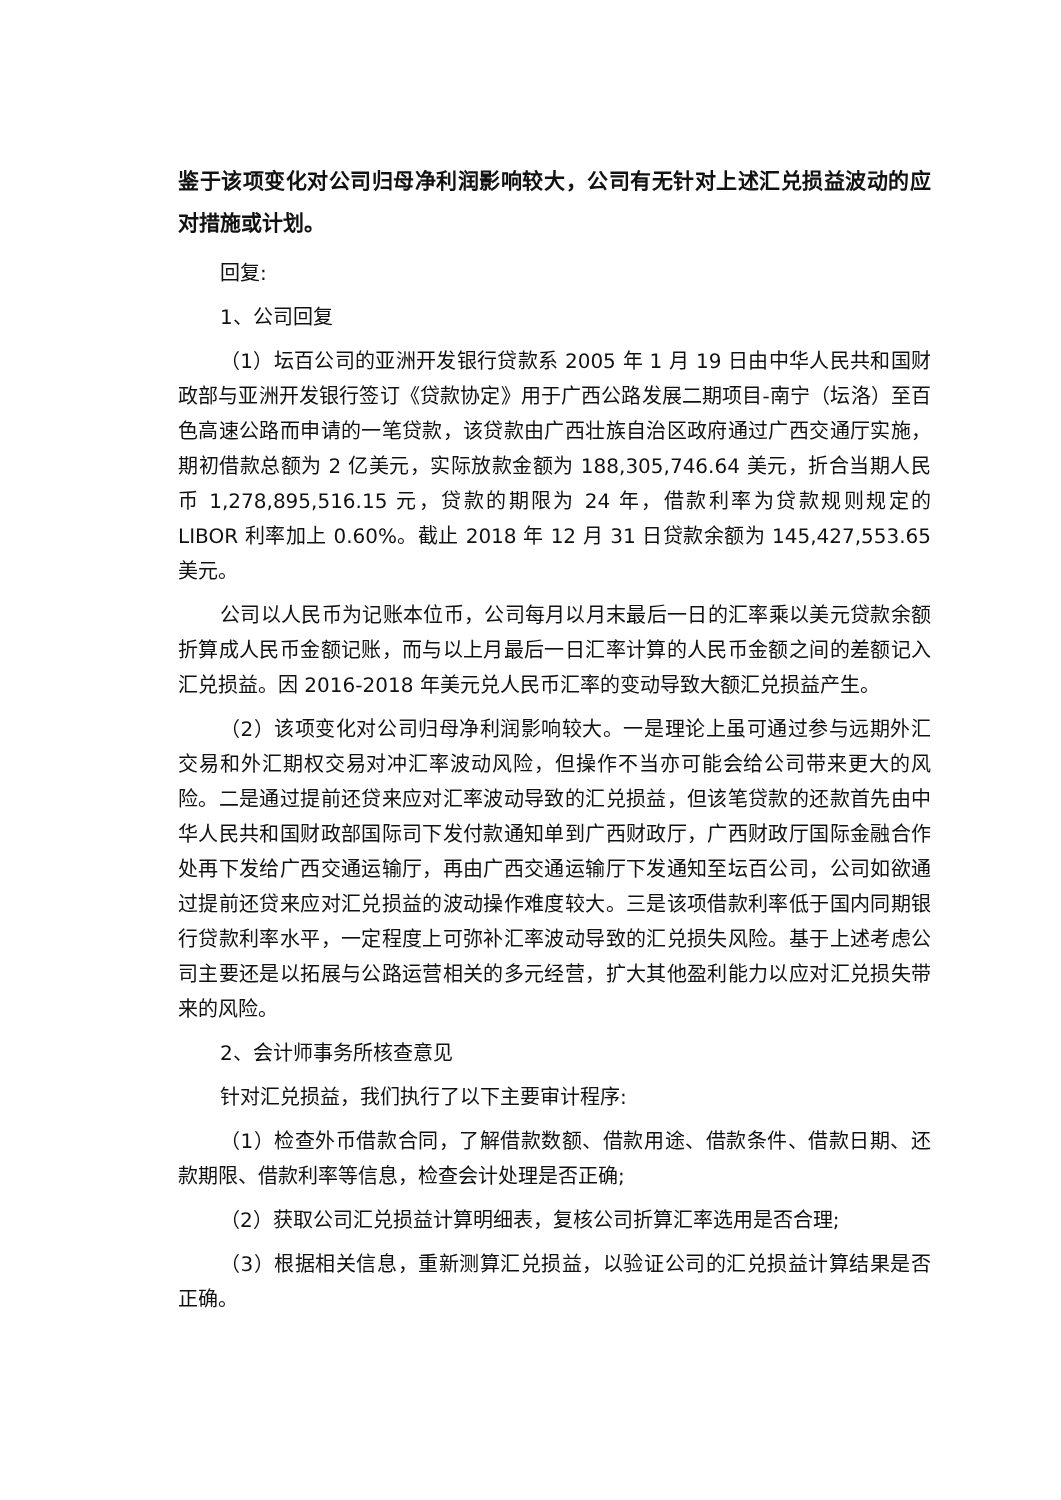鉴于该项变化对公司归母净利润影响较大，公司有无针对上述汇兑损益波动的应对措施或计划。
回复:
1、公司回复
（1）坛百公司的亚洲开发银行贷款系 2005 年 1 月 19 日由中华人民共和国财政部与亚洲开发银行签订《贷款协定》用于广西公路发展二期项目-南宁（坛洛）至百色高速公路而申请的一笔贷款，该贷款由广西壮族自治区政府通过广西交通厅实施，期初借款总额为 2 亿美元，实际放款金额为 188,305,746.64 美元，折合当期人民币 1,278,895,516.15 元，贷款的期限为 24 年，借款利率为贷款规则规定的 LIBOR 利率加上 0.60%。截止 2018 年 12 月 31 日贷款余额为 145,427,553.65 美元。
公司以人民币为记账本位币，公司每月以月末最后一日的汇率乘以美元贷款余额折算成人民币金额记账，而与以上月最后一日汇率计算的人民币金额之间的差额记入汇兑损益。因 2016-2018 年美元兑人民币汇率的变动导致大额汇兑损益产生。
（2）该项变化对公司归母净利润影响较大。一是理论上虽可通过参与远期外汇交易和外汇期权交易对冲汇率波动风险，但操作不当亦可能会给公司带来更大的风险。二是通过提前还贷来应对汇率波动导致的汇兑损益，但该笔贷款的还款首先由中华人民共和国财政部国际司下发付款通知单到广西财政厅，广西财政厅国际金融合作处再下发给广西交通运输厅，再由广西交通运输厅下发通知至坛百公司，公司如欲通过提前还贷来应对汇兑损益的波动操作难度较大。三是该项借款利率低于国内同期银行贷款利率水平，一定程度上可弥补汇率波动导致的汇兑损失风险。基于上述考虑公司主要还是以拓展与公路运营相关的多元经营，扩大其他盈利能力以应对汇兑损失带来的风险。
2、会计师事务所核查意见
针对汇兑损益，我们执行了以下主要审计程序:
（1）检查外币借款合同，了解借款数额、借款用途、借款条件、借款日期、还款期限、借款利率等信息，检查会计处理是否正确;
（2）获取公司汇兑损益计算明细表，复核公司折算汇率选用是否合理;
（3）根据相关信息，重新测算汇兑损益，以验证公司的汇兑损益计算结果是否正确。